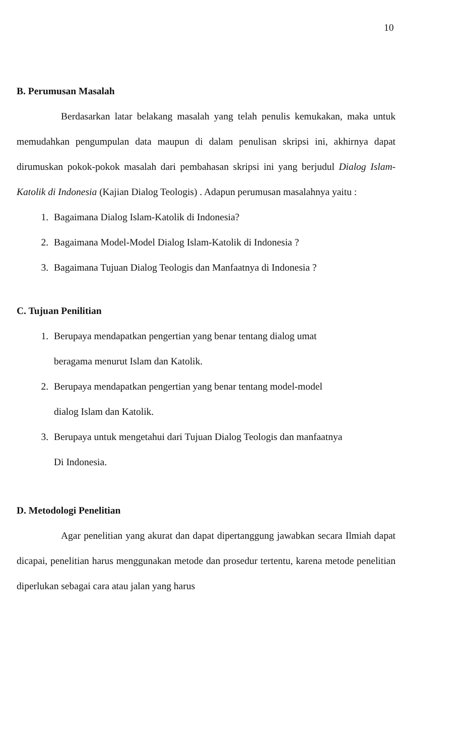10
B. Perumusan Masalah
Berdasarkan latar belakang masalah yang telah penulis kemukakan, maka untuk memudahkan pengumpulan data maupun di dalam penulisan skripsi ini, akhirnya dapat dirumuskan pokok-pokok masalah dari pembahasan skripsi ini yang berjudul Dialog Islam-Katolik di Indonesia (Kajian Dialog Teologis) . Adapun perumusan masalahnya yaitu :
1. Bagaimana Dialog Islam-Katolik di Indonesia?
2. Bagaimana Model-Model Dialog Islam-Katolik di Indonesia ?
3. Bagaimana Tujuan Dialog Teologis dan Manfaatnya di Indonesia ?
C. Tujuan Penilitian
1. Berupaya mendapatkan pengertian yang benar tentang dialog umat
beragama menurut Islam dan Katolik.
2. Berupaya mendapatkan pengertian yang benar tentang model-model
dialog Islam dan Katolik.
3. Berupaya untuk mengetahui dari Tujuan Dialog Teologis dan manfaatnya
Di Indonesia.
D. Metodologi Penelitian
Agar penelitian yang akurat dan dapat dipertanggung jawabkan secara Ilmiah dapat dicapai, penelitian harus menggunakan metode dan prosedur tertentu, karena metode penelitian diperlukan sebagai cara atau jalan yang harus